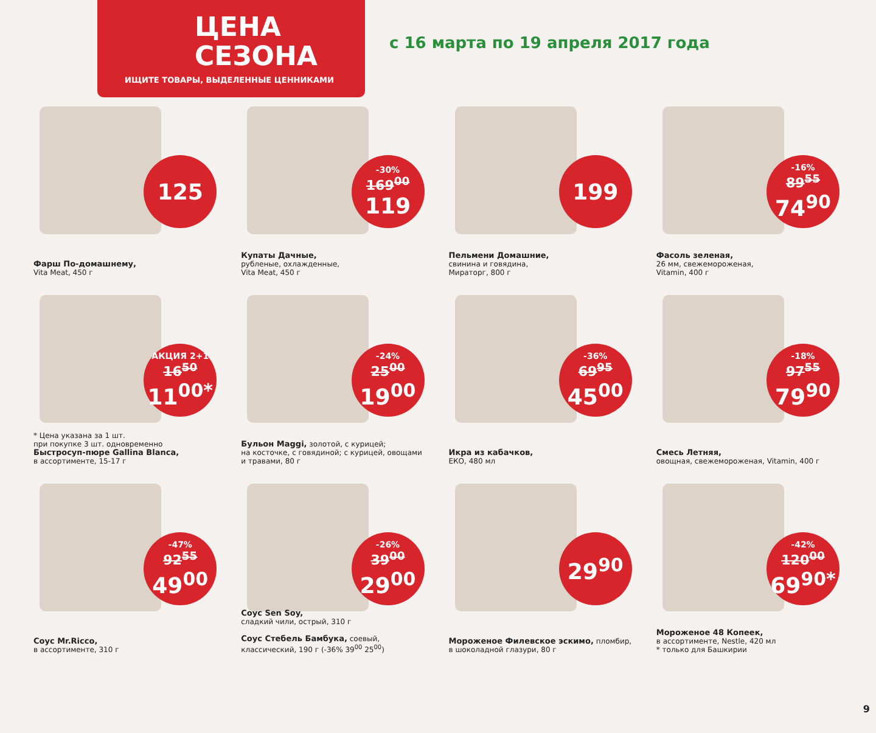ЦЕНА
СЕЗОНА
ИЩИТЕ ТОВАРЫ, ВЫДЕЛЕННЫЕ ЦЕННИКАМИ
с 16 марта по 19 апреля 2017 года
125
Фарш По-домашнему,
Vita Meat, 450 г
-30%
169<sup>00</sup>
119
Купаты Дачные,
рубленые, охлажденные,
Vita Meat, 450 г
199
Пельмени Домашние,
свинина и говядина,
Мираторг, 800 г
-16%
89<sup>55</sup>
74<sup>90</sup>
Фасоль зеленая,
26 мм, свежемороженая,
Vitamin, 400 г
АКЦИЯ 2+1
16<sup>50</sup>
11<sup>00*</sup>
* Цена указана за 1 шт.
при покупке 3 шт. одновременно
Быстросуп-пюре Gallina Blanca,
в ассортименте, 15-17 г
-24%
25<sup>00</sup>
19<sup>00</sup>
Бульон Maggi, золотой, с курицей;
на косточке, с говядиной; с курицей, овощами
и травами, 80 г
-36%
69<sup>95</sup>
45<sup>00</sup>
Икра из кабачков,
ЕКО, 480 мл
-18%
97<sup>55</sup>
79<sup>90</sup>
Смесь Летняя,
овощная, свежемороженая, Vitamin, 400 г
-47%
92<sup>55</sup>
49<sup>00</sup>
Соус Mr.Ricco,
в ассортименте, 310 г
-26%
39<sup>00</sup>
29<sup>00</sup>
Соус Sen Soy,
сладкий чили, острый, 310 г
Соус Стебель Бамбука, соевый,
классический, 190 г (-36% 39<sup>00</sup> 25<sup>00</sup>)
29<sup>90</sup>
Мороженое Филевское эскимо, пломбир,
в шоколадной глазури, 80 г
-42%
120<sup>00</sup>
69<sup>90*</sup>
Мороженое 48 Копеек,
в ассортименте, Nestle, 420 мл
* только для Башкирии
9